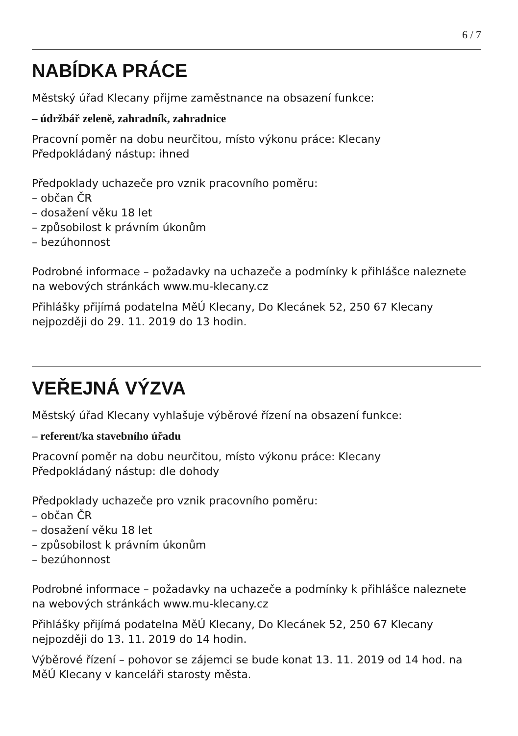6 / 7
NABÍDKA PRÁCE
Městský úřad Klecany přijme zaměstnance na obsazení funkce:
– údržbář zeleně, zahradník, zahradnice
Pracovní poměr na dobu neurčitou, místo výkonu práce: Klecany
Předpokládaný nástup: ihned
Předpoklady uchazeče pro vznik pracovního poměru:
– občan ČR
– dosažení věku 18 let
– způsobilost k právním úkonům
– bezúhonnost
Podrobné informace – požadavky na uchazeče a podmínky k přihlášce naleznete na webových stránkách www.mu-klecany.cz
Přihlášky přijímá podatelna MěÚ Klecany, Do Klecánek 52, 250 67 Klecany nejpozději do 29. 11. 2019 do 13 hodin.
VEŘEJNÁ VÝZVA
Městský úřad Klecany vyhlašuje výběrové řízení na obsazení funkce:
– referent/ka stavebního úřadu
Pracovní poměr na dobu neurčitou, místo výkonu práce: Klecany
Předpokládaný nástup: dle dohody
Předpoklady uchazeče pro vznik pracovního poměru:
– občan ČR
– dosažení věku 18 let
– způsobilost k právním úkonům
– bezúhonnost
Podrobné informace – požadavky na uchazeče a podmínky k přihlášce naleznete na webových stránkách www.mu-klecany.cz
Přihlášky přijímá podatelna MěÚ Klecany, Do Klecánek 52, 250 67 Klecany nejpozději do 13. 11. 2019 do 14 hodin.
Výběrové řízení – pohovor se zájemci se bude konat 13. 11. 2019 od 14 hod. na MěÚ Klecany v kanceláři starosty města.